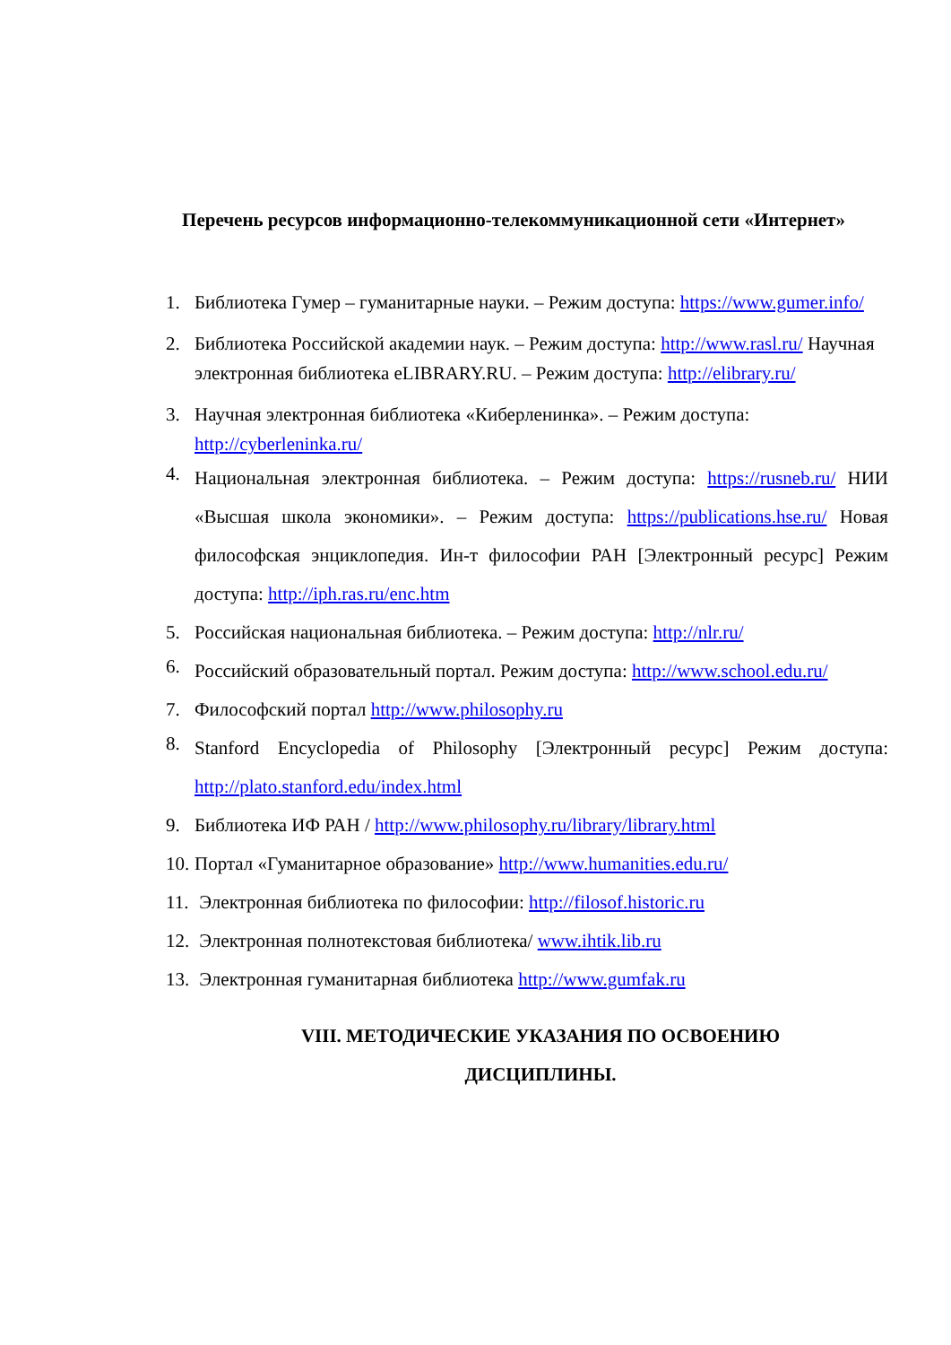Перечень ресурсов информационно-телекоммуникационной сети «Интернет»
1. Библиотека Гумер – гуманитарные науки. – Режим доступа: https://www.gumer.info/
2. Библиотека Российской академии наук. – Режим доступа: http://www.rasl.ru/ Научная электронная библиотека eLIBRARY.RU. – Режим доступа: http://elibrary.ru/
3. Научная электронная библиотека «Киберленинка». – Режим доступа: http://cyberleninka.ru/
4. Национальная электронная библиотека. – Режим доступа: https://rusneb.ru/ НИИ «Высшая школа экономики». – Режим доступа: https://publications.hse.ru/ Новая философская энциклопедия. Ин-т философии РАН [Электронный ресурс] Режим доступа: http://iph.ras.ru/enc.htm
5. Российская национальная библиотека. – Режим доступа: http://nlr.ru/
6. Российский образовательный портал. Режим доступа: http://www.school.edu.ru/
7. Философский портал http://www.philosophy.ru
8. Stanford Encyclopedia of Philosophy [Электронный ресурс] Режим доступа: http://plato.stanford.edu/index.html
9. Библиотека ИФ РАН / http://www.philosophy.ru/library/library.html
10. Портал «Гуманитарное образование» http://www.humanities.edu.ru/
11. Электронная библиотека по философии: http://filosof.historic.ru
12. Электронная полнотекстовая библиотека/ www.ihtik.lib.ru
13. Электронная гуманитарная библиотека http://www.gumfak.ru
VIII. МЕТОДИЧЕСКИЕ УКАЗАНИЯ ПО ОСВОЕНИЮ
ДИСЦИПЛИНЫ.